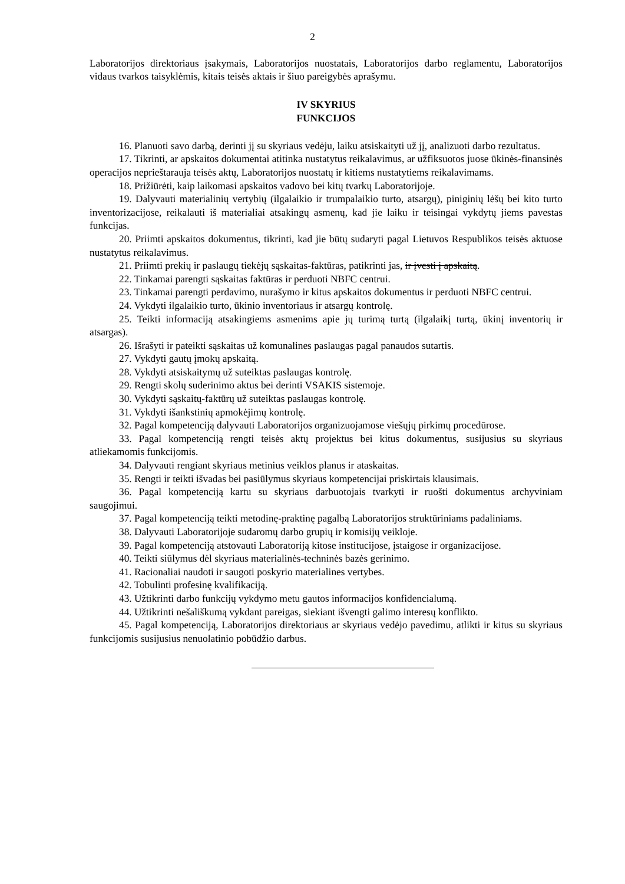2
Laboratorijos direktoriaus įsakymais, Laboratorijos nuostatais, Laboratorijos darbo reglamentu, Laboratorijos vidaus tvarkos taisyklėmis, kitais teisės aktais ir šiuo pareigybės aprašymu.
IV SKYRIUS
FUNKCIJOS
16. Planuoti savo darbą, derinti jį su skyriaus vedėju, laiku atsiskaityti už jį, analizuoti darbo rezultatus.
17. Tikrinti, ar apskaitos dokumentai atitinka nustatytus reikalavimus, ar užfiksuotos juose ūkinės-finansinės operacijos neprieštarauja teisės aktų, Laboratorijos nuostatų ir kitiems nustatytiems reikalavimams.
18. Prižiūrėti, kaip laikomasi apskaitos vadovo bei kitų tvarkų Laboratorijoje.
19. Dalyvauti materialinių vertybių (ilgalaikio ir trumpalaikio turto, atsargų), piniginių lėšų bei kito turto inventorizacijose, reikalauti iš materialiai atsakingų asmenų, kad jie laiku ir teisingai vykdytų jiems pavestas funkcijas.
20. Priimti apskaitos dokumentus, tikrinti, kad jie būtų sudaryti pagal Lietuvos Respublikos teisės aktuose nustatytus reikalavimus.
21. Priimti prekių ir paslaugų tiekėjų sąskaitas-faktūras, patikrinti jas, ir įvesti į apskaitą.
22. Tinkamai parengti sąskaitas faktūras ir perduoti NBFC centrui.
23. Tinkamai parengti perdavimo, nurašymo ir kitus apskaitos dokumentus ir perduoti NBFC centrui.
24. Vykdyti ilgalaikio turto, ūkinio inventoriaus ir atsargų kontrolę.
25. Teikti informaciją atsakingiems asmenims apie jų turimą turtą (ilgalaikį turtą, ūkinį inventorių ir atsargas).
26. Išrašyti ir pateikti sąskaitas už komunalines paslaugas pagal panaudos sutartis.
27. Vykdyti gautų įmokų apskaitą.
28. Vykdyti atsiskaitymų už suteiktas paslaugas kontrolę.
29. Rengti skolų suderinimo aktus bei derinti VSAKIS sistemoje.
30. Vykdyti sąskaitų-faktūrų už suteiktas paslaugas kontrolę.
31. Vykdyti išankstinių apmokėjimų kontrolę.
32. Pagal kompetenciją dalyvauti Laboratorijos organizuojamose viešųjų pirkimų procedūrose.
33. Pagal kompetenciją rengti teisės aktų projektus bei kitus dokumentus, susijusius su skyriaus atliekamomis funkcijomis.
34. Dalyvauti rengiant skyriaus metinius veiklos planus ir ataskaitas.
35. Rengti ir teikti išvadas bei pasiūlymus skyriaus kompetencijai priskirtais klausimais.
36. Pagal kompetenciją kartu su skyriaus darbuotojais tvarkyti ir ruošti dokumentus archyviniam saugojimui.
37. Pagal kompetenciją teikti metodinę-praktinę pagalbą Laboratorijos struktūriniams padaliniams.
38. Dalyvauti Laboratorijoje sudaromų darbo grupių ir komisijų veikloje.
39. Pagal kompetenciją atstovauti Laboratoriją kitose institucijose, įstaigose ir organizacijose.
40. Teikti siūlymus dėl skyriaus materialinės-techninės bazės gerinimo.
41. Racionaliai naudoti ir saugoti poskyrio materialines vertybes.
42. Tobulinti profesinę kvalifikaciją.
43. Užtikrinti darbo funkcijų vykdymo metu gautos informacijos konfidencialumą.
44. Užtikrinti nešališkumą vykdant pareigas, siekiant išvengti galimo interesų konflikto.
45. Pagal kompetenciją, Laboratorijos direktoriaus ar skyriaus vedėjo pavedimu, atlikti ir kitus su skyriaus funkcijomis susijusius nenuolatinio pobūdžio darbus.